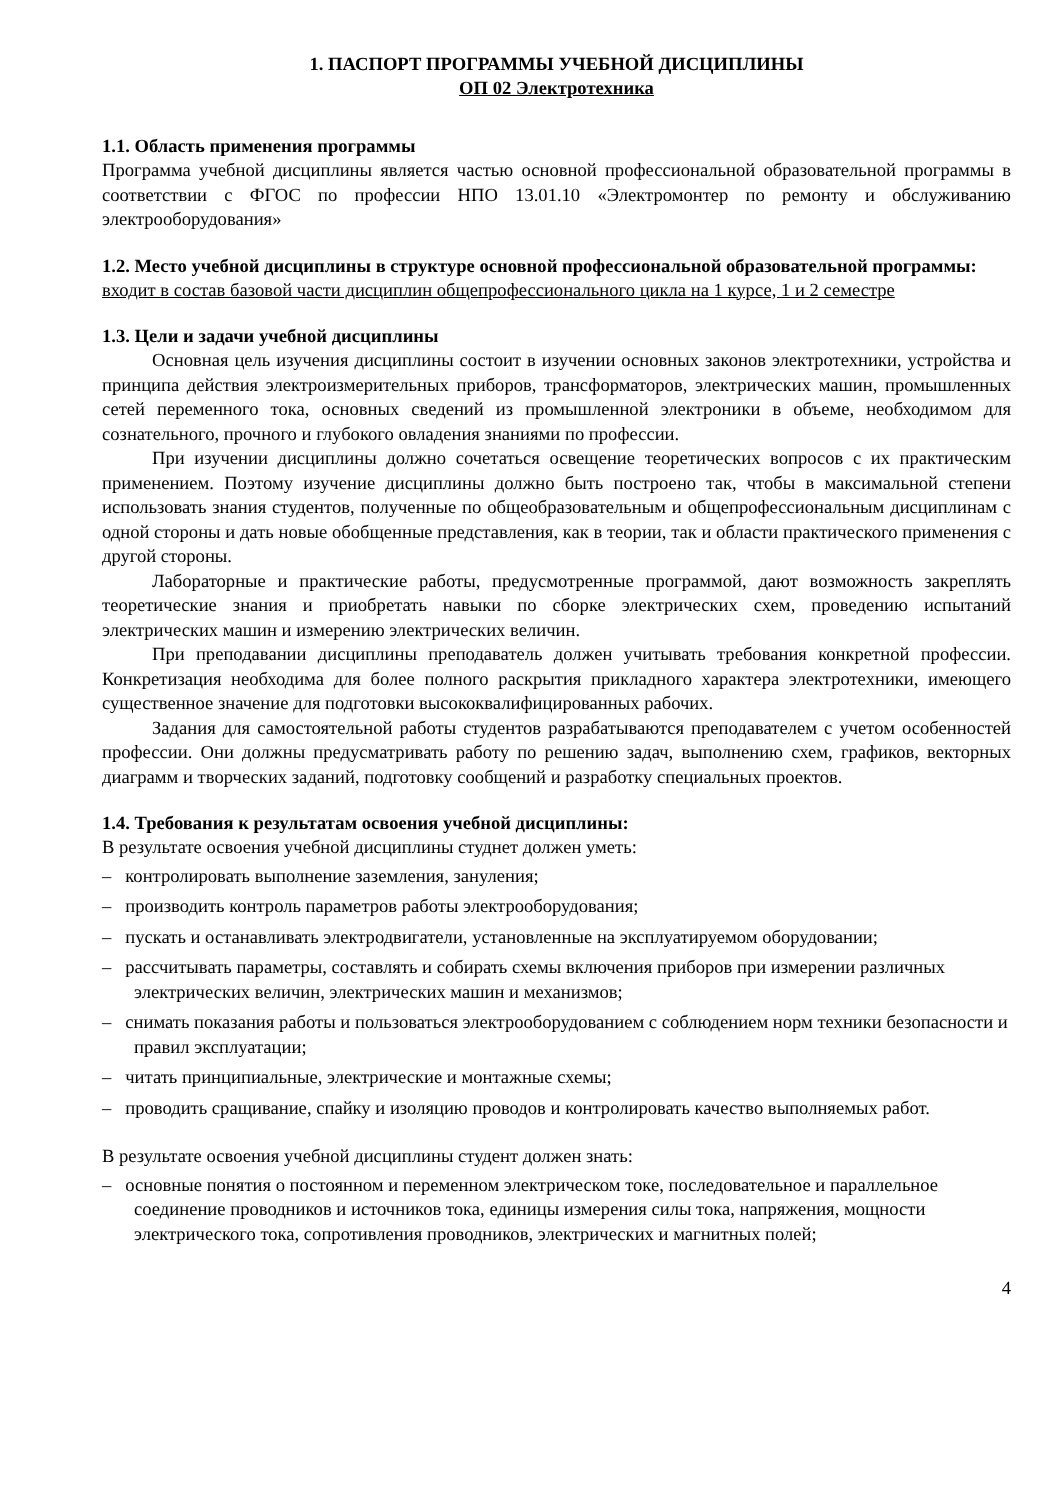1. ПАСПОРТ ПРОГРАММЫ УЧЕБНОЙ ДИСЦИПЛИНЫ
ОП 02 Электротехника
1.1. Область применения программы
Программа учебной дисциплины является частью основной профессиональной образовательной программы в соответствии с ФГОС по профессии НПО 13.01.10 «Электромонтер по ремонту и обслуживанию электрооборудования»
1.2. Место учебной дисциплины в структуре основной профессиональной образовательной программы:
входит в состав базовой части дисциплин общепрофессионального цикла на 1 курсе, 1 и 2 семестре
1.3. Цели и задачи учебной дисциплины
Основная цель изучения дисциплины состоит в изучении основных законов электротехники, устройства и принципа действия электроизмерительных приборов, трансформаторов, электрических машин, промышленных сетей переменного тока, основных сведений из промышленной электроники в объеме, необходимом для сознательного, прочного и глубокого овладения знаниями по профессии.
При изучении дисциплины должно сочетаться освещение теоретических вопросов с их практическим применением. Поэтому изучение дисциплины должно быть построено так, чтобы в максимальной степени использовать знания студентов, полученные по общеобразовательным и общепрофессиональным дисциплинам с одной стороны и дать новые обобщенные представления, как в теории, так и области практического применения с другой стороны.
Лабораторные и практические работы, предусмотренные программой, дают возможность закреплять теоретические знания и приобретать навыки по сборке электрических схем, проведению испытаний электрических машин и измерению электрических величин.
При преподавании дисциплины преподаватель должен учитывать требования конкретной профессии. Конкретизация необходима для более полного раскрытия прикладного характера электротехники, имеющего существенное значение для подготовки высококвалифицированных рабочих.
Задания для самостоятельной работы студентов разрабатываются преподавателем с учетом особенностей профессии. Они должны предусматривать работу по решению задач, выполнению схем, графиков, векторных диаграмм и творческих заданий, подготовку сообщений и разработку специальных проектов.
1.4. Требования к результатам освоения учебной дисциплины:
В результате освоения учебной дисциплины студнет должен уметь:
– контролировать выполнение заземления, зануления;
– производить контроль параметров работы электрооборудования;
– пускать и останавливать электродвигатели, установленные на эксплуатируемом оборудовании;
– рассчитывать параметры, составлять и собирать схемы включения приборов при измерении различных электрических величин, электрических машин и механизмов;
– снимать показания работы и пользоваться электрооборудованием с соблюдением норм техники безопасности и правил эксплуатации;
– читать принципиальные, электрические и монтажные схемы;
– проводить сращивание, спайку и изоляцию проводов и контролировать качество выполняемых работ.
В результате освоения учебной дисциплины студент должен знать:
– основные понятия о постоянном и переменном электрическом токе, последовательное и параллельное соединение проводников и источников тока, единицы измерения силы тока, напряжения, мощности электрического тока, сопротивления проводников, электрических и магнитных полей;
4